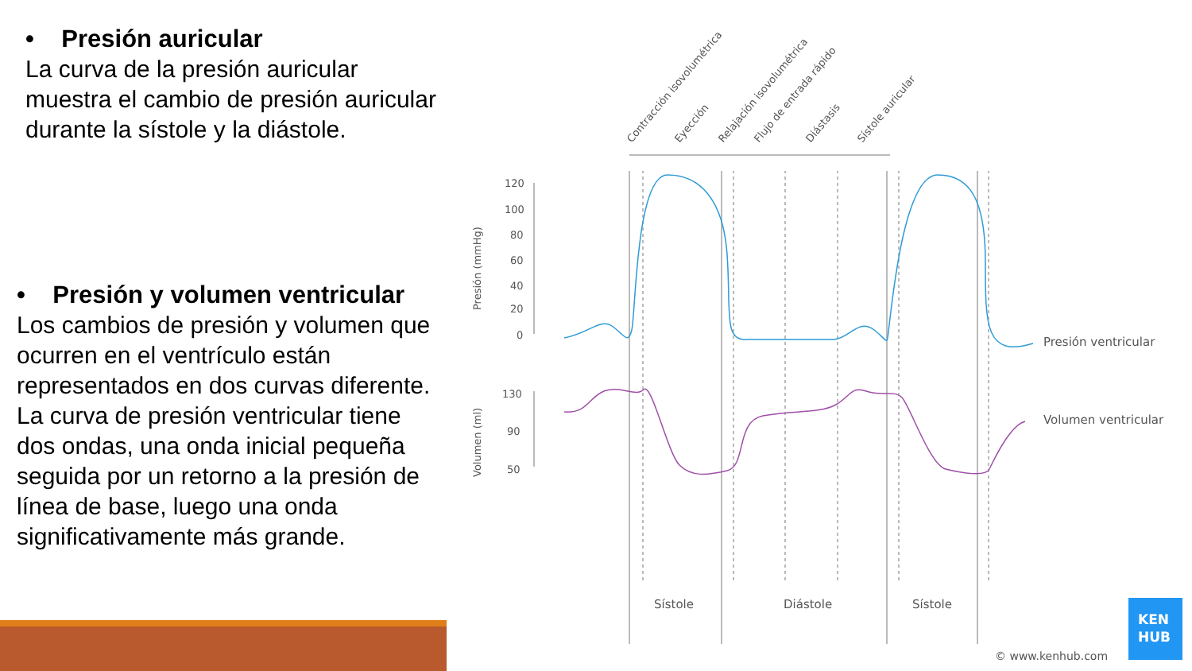• Presión auricular
La curva de la presión auricular muestra el cambio de presión auricular durante la sístole y la diástole.
• Presión y volumen ventricular
Los cambios de presión y volumen que ocurren en el ventrículo están representados en dos curvas diferente. La curva de presión ventricular tiene dos ondas, una onda inicial pequeña seguida por un retorno a la presión de línea de base, luego una onda significativamente más grande.
Contracción isovolumétrica
Eyección
Relajación isovolumétrica
Flujo de entrada rápido
Diástasis
Sístole auricular
120
100
80
60
40
20
0
130
90
50
Presión (mmHg)
Volumen (ml)
Presión ventricular
Volumen ventricular
Sístole
Diástole
Sístole
© www.kenhub.com
KEN
HUB